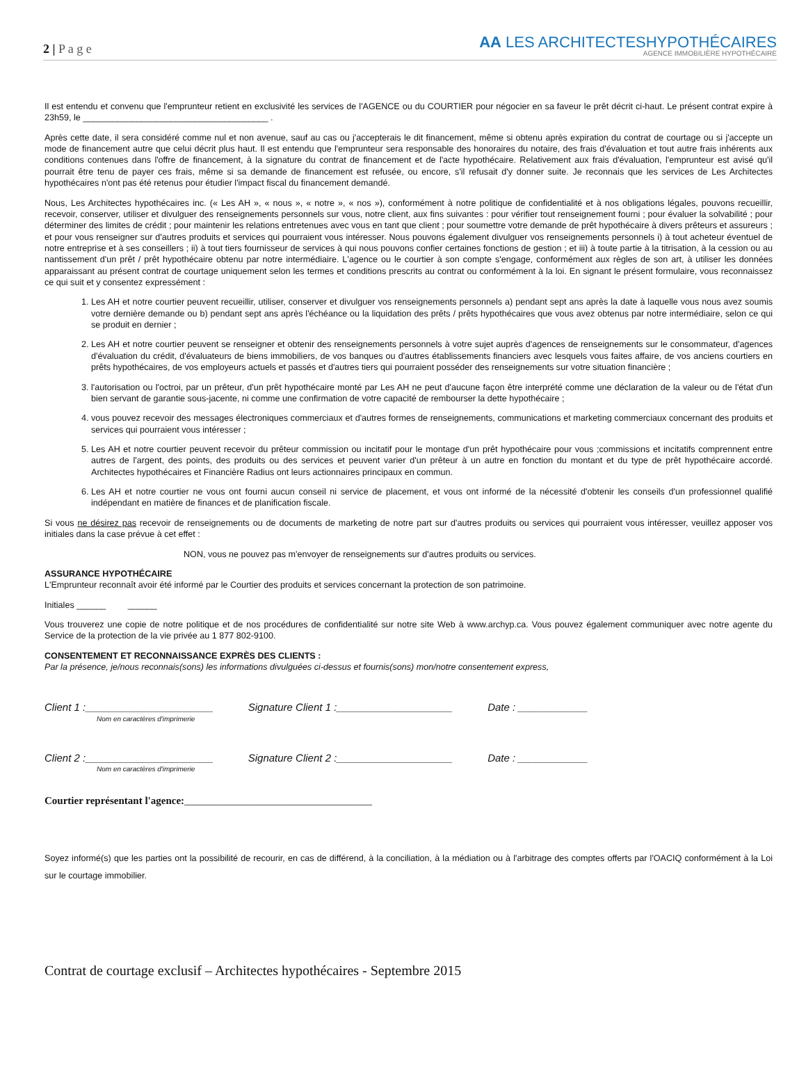2 | P a g e
AA LES ARCHITECTESHYPOTHÉCAIRES
AGENCE IMMOBILIÈRE HYPOTHÉCAIRE
Il est entendu et convenu que l'emprunteur retient en exclusivité les services de l'AGENCE ou du COURTIER pour négocier en sa faveur le prêt décrit ci-haut. Le présent contrat expire à 23h59, le ______________________________________ .
Après cette date, il sera considéré comme nul et non avenue, sauf au cas ou j'accepterais le dit financement, même si obtenu après expiration du contrat de courtage ou si j'accepte un mode de financement autre que celui décrit plus haut. Il est entendu que l'emprunteur sera responsable des honoraires du notaire, des frais d'évaluation et tout autre frais inhérents aux conditions contenues dans l'offre de financement, à la signature du contrat de financement et de l'acte hypothécaire. Relativement aux frais d'évaluation, l'emprunteur est avisé qu'il pourrait être tenu de payer ces frais, même si sa demande de financement est refusée, ou encore, s'il refusait d'y donner suite. Je reconnais que les services de Les Architectes hypothécaires n'ont pas été retenus pour étudier l'impact fiscal du financement demandé.
Nous, Les Architectes hypothécaires inc. (« Les AH », « nous », « notre », « nos »), conformément à notre politique de confidentialité et à nos obligations légales, pouvons recueillir, recevoir, conserver, utiliser et divulguer des renseignements personnels sur vous, notre client, aux fins suivantes : pour vérifier tout renseignement fourni ; pour évaluer la solvabilité ; pour déterminer des limites de crédit ; pour maintenir les relations entretenues avec vous en tant que client ; pour soumettre votre demande de prêt hypothécaire à divers prêteurs et assureurs ; et pour vous renseigner sur d'autres produits et services qui pourraient vous intéresser. Nous pouvons également divulguer vos renseignements personnels i) à tout acheteur éventuel de notre entreprise et à ses conseillers ; ii) à tout tiers fournisseur de services à qui nous pouvons confier certaines fonctions de gestion ; et iii) à toute partie à la titrisation, à la cession ou au nantissement d'un prêt / prêt hypothécaire obtenu par notre intermédiaire. L'agence ou le courtier à son compte s'engage, conformément aux règles de son art, à utiliser les données apparaissant au présent contrat de courtage uniquement selon les termes et conditions prescrits au contrat ou conformément à la loi. En signant le présent formulaire, vous reconnaissez ce qui suit et y consentez expressément :
1. Les AH et notre courtier peuvent recueillir, utiliser, conserver et divulguer vos renseignements personnels a) pendant sept ans après la date à laquelle vous nous avez soumis votre dernière demande ou b) pendant sept ans après l'échéance ou la liquidation des prêts / prêts hypothécaires que vous avez obtenus par notre intermédiaire, selon ce qui se produit en dernier ;
2. Les AH et notre courtier peuvent se renseigner et obtenir des renseignements personnels à votre sujet auprès d'agences de renseignements sur le consommateur, d'agences d'évaluation du crédit, d'évaluateurs de biens immobiliers, de vos banques ou d'autres établissements financiers avec lesquels vous faites affaire, de vos anciens courtiers en prêts hypothécaires, de vos employeurs actuels et passés et d'autres tiers qui pourraient posséder des renseignements sur votre situation financière ;
3. l'autorisation ou l'octroi, par un prêteur, d'un prêt hypothécaire monté par Les AH ne peut d'aucune façon être interprété comme une déclaration de la valeur ou de l'état d'un bien servant de garantie sous-jacente, ni comme une confirmation de votre capacité de rembourser la dette hypothécaire ;
4. vous pouvez recevoir des messages électroniques commerciaux et d'autres formes de renseignements, communications et marketing commerciaux concernant des produits et services qui pourraient vous intéresser ;
5. Les AH et notre courtier peuvent recevoir du prêteur commission ou incitatif pour le montage d'un prêt hypothécaire pour vous ;commissions et incitatifs comprennent entre autres de l'argent, des points, des produits ou des services et peuvent varier d'un prêteur à un autre en fonction du montant et du type de prêt hypothécaire accordé. Architectes hypothécaires et Financière Radius ont leurs actionnaires principaux en commun.
6. Les AH et notre courtier ne vous ont fourni aucun conseil ni service de placement, et vous ont informé de la nécessité d'obtenir les conseils d'un professionnel qualifié indépendant en matière de finances et de planification fiscale.
Si vous ne désirez pas recevoir de renseignements ou de documents de marketing de notre part sur d'autres produits ou services qui pourraient vous intéresser, veuillez apposer vos initiales dans la case prévue à cet effet :
NON, vous ne pouvez pas m'envoyer de renseignements sur d'autres produits ou services.
ASSURANCE HYPOTHÉCAIRE
L'Emprunteur reconnaît avoir été informé par le Courtier des produits et services concernant la protection de son patrimoine.
Initiales ______ ______
Vous trouverez une copie de notre politique et de nos procédures de confidentialité sur notre site Web à www.archyp.ca. Vous pouvez également communiquer avec notre agente du Service de la protection de la vie privée au 1 877 802-9100.
CONSENTEMENT ET RECONNAISSANCE EXPRÈS DES CLIENTS :
Par la présence, je/nous reconnais(sons) les informations divulguées ci-dessus et fournis(sons) mon/notre consentement express,
Client 1 :______________________ Signature Client 1 :____________________ Date : ____________
Nom en caractères d'imprimerie
Client 2 :______________________ Signature Client 2 :____________________ Date : ____________
Nom en caractères d'imprimerie
Courtier représentant l'agence:____________________________________
Soyez informé(s) que les parties ont la possibilité de recourir, en cas de différend, à la conciliation, à la médiation ou à l'arbitrage des comptes offerts par l'OACIQ conformément à la Loi sur le courtage immobilier.
Contrat de courtage exclusif – Architectes hypothécaires - Septembre 2015